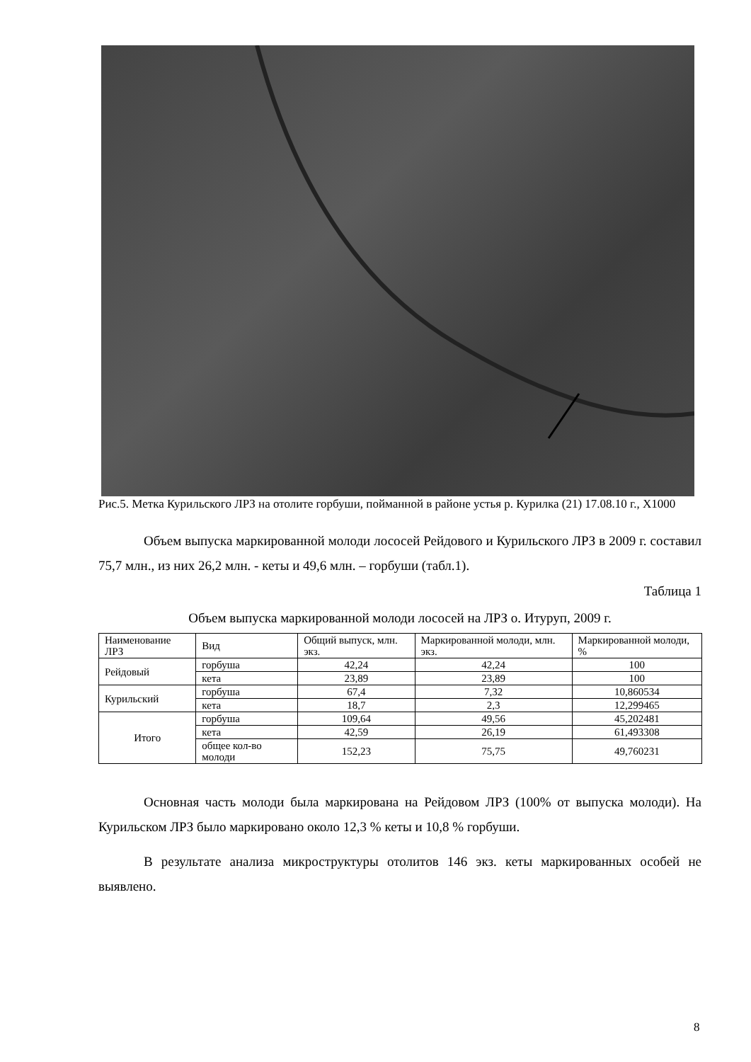Рис.5. Метка Курильского ЛРЗ на отолите горбуши, пойманной в районе устья р. Курилка (21) 17.08.10 г., Х1000
Объем выпуска маркированной молоди лососей Рейдового и Курильского ЛРЗ в 2009 г. составил 75,7 млн., из них 26,2 млн. - кеты и 49,6 млн. – горбуши (табл.1).
Таблица 1
Объем выпуска маркированной молоди лососей на ЛРЗ о. Итуруп, 2009 г.
| Наименование ЛРЗ | Вид | Общий выпуск, млн. экз. | Маркированной молоди, млн. экз. | Маркированной молоди, % |
| --- | --- | --- | --- | --- |
| Рейдовый | горбуша | 42,24 | 42,24 | 100 |
| | кета | 23,89 | 23,89 | 100 |
| Курильский | горбуша | 67,4 | 7,32 | 10,860534 |
| | кета | 18,7 | 2,3 | 12,299465 |
| Итого | горбуша | 109,64 | 49,56 | 45,202481 |
| | кета | 42,59 | 26,19 | 61,493308 |
| | общее кол-во молоди | 152,23 | 75,75 | 49,760231 |
Основная часть молоди была маркирована на Рейдовом ЛРЗ (100% от выпуска молоди). На Курильском ЛРЗ было маркировано около 12,3 % кеты и 10,8 % горбуши.
В результате анализа микроструктуры отолитов 146 экз. кеты маркированных особей не выявлено.
8